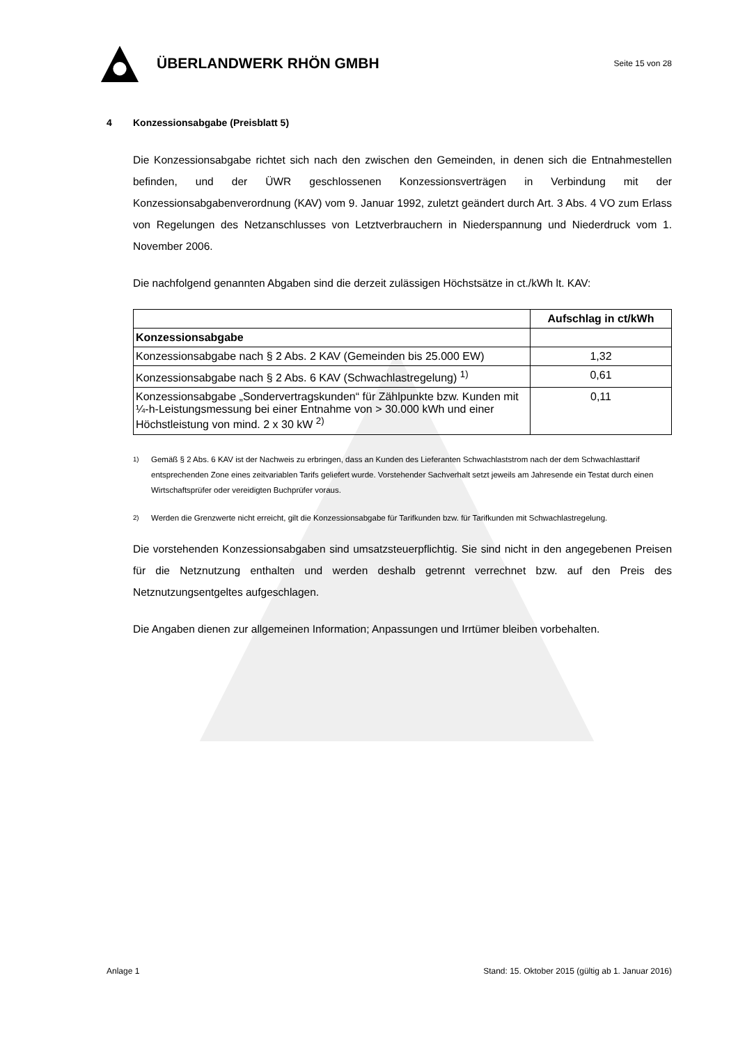ÜBERLANDWERK RHÖN GMBH
Seite 15 von 28
4 Konzessionsabgabe (Preisblatt 5)
Die Konzessionsabgabe richtet sich nach den zwischen den Gemeinden, in denen sich die Entnahmestellen befinden, und der ÜWR geschlossenen Konzessionsverträgen in Verbindung mit der Konzessionsabgabenverordnung (KAV) vom 9. Januar 1992, zuletzt geändert durch Art. 3 Abs. 4 VO zum Erlass von Regelungen des Netzanschlusses von Letztverbrauchern in Niederspannung und Niederdruck vom 1. November 2006.
Die nachfolgend genannten Abgaben sind die derzeit zulässigen Höchstsätze in ct./kWh lt. KAV:
| | Aufschlag in ct/kWh |
| --- | --- |
| Konzessionsabgabe | |
| Konzessionsabgabe nach § 2 Abs. 2 KAV (Gemeinden bis 25.000 EW) | 1,32 |
| Konzessionsabgabe nach § 2 Abs. 6 KAV (Schwachlastregelung) <sup>1)</sup> | 0,61 |
| Konzessionsabgabe „Sondervertragskunden“ für Zählpunkte bzw. Kunden mit ¼-h-Leistungsmessung bei einer Entnahme von > 30.000 kWh und einer Höchstleistung von mind. 2 x 30 kW <sup>2)</sup> | 0,11 |
<sup>1)</sup> Gemäß § 2 Abs. 6 KAV ist der Nachweis zu erbringen, dass an Kunden des Lieferanten Schwachlaststrom nach der dem Schwachlasttarif entsprechenden Zone eines zeitvariablen Tarifs geliefert wurde. Vorstehender Sachverhalt setzt jeweils am Jahresende ein Testat durch einen Wirtschaftsprüfer oder vereidigten Buchprüfer voraus.
<sup>2)</sup> Werden die Grenzwerte nicht erreicht, gilt die Konzessionsabgabe für Tarifkunden bzw. für Tarifkunden mit Schwachlastregelung.
Die vorstehenden Konzessionsabgaben sind umsatzsteuerpflichtig. Sie sind nicht in den angegebenen Preisen für die Netznutzung enthalten und werden deshalb getrennt verrechnet bzw. auf den Preis des Netznutzungsentgeltes aufgeschlagen.
Die Angaben dienen zur allgemeinen Information; Anpassungen und Irrtümer bleiben vorbehalten.
Anlage 1 Stand: 15. Oktober 2015 (gültig ab 1. Januar 2016)